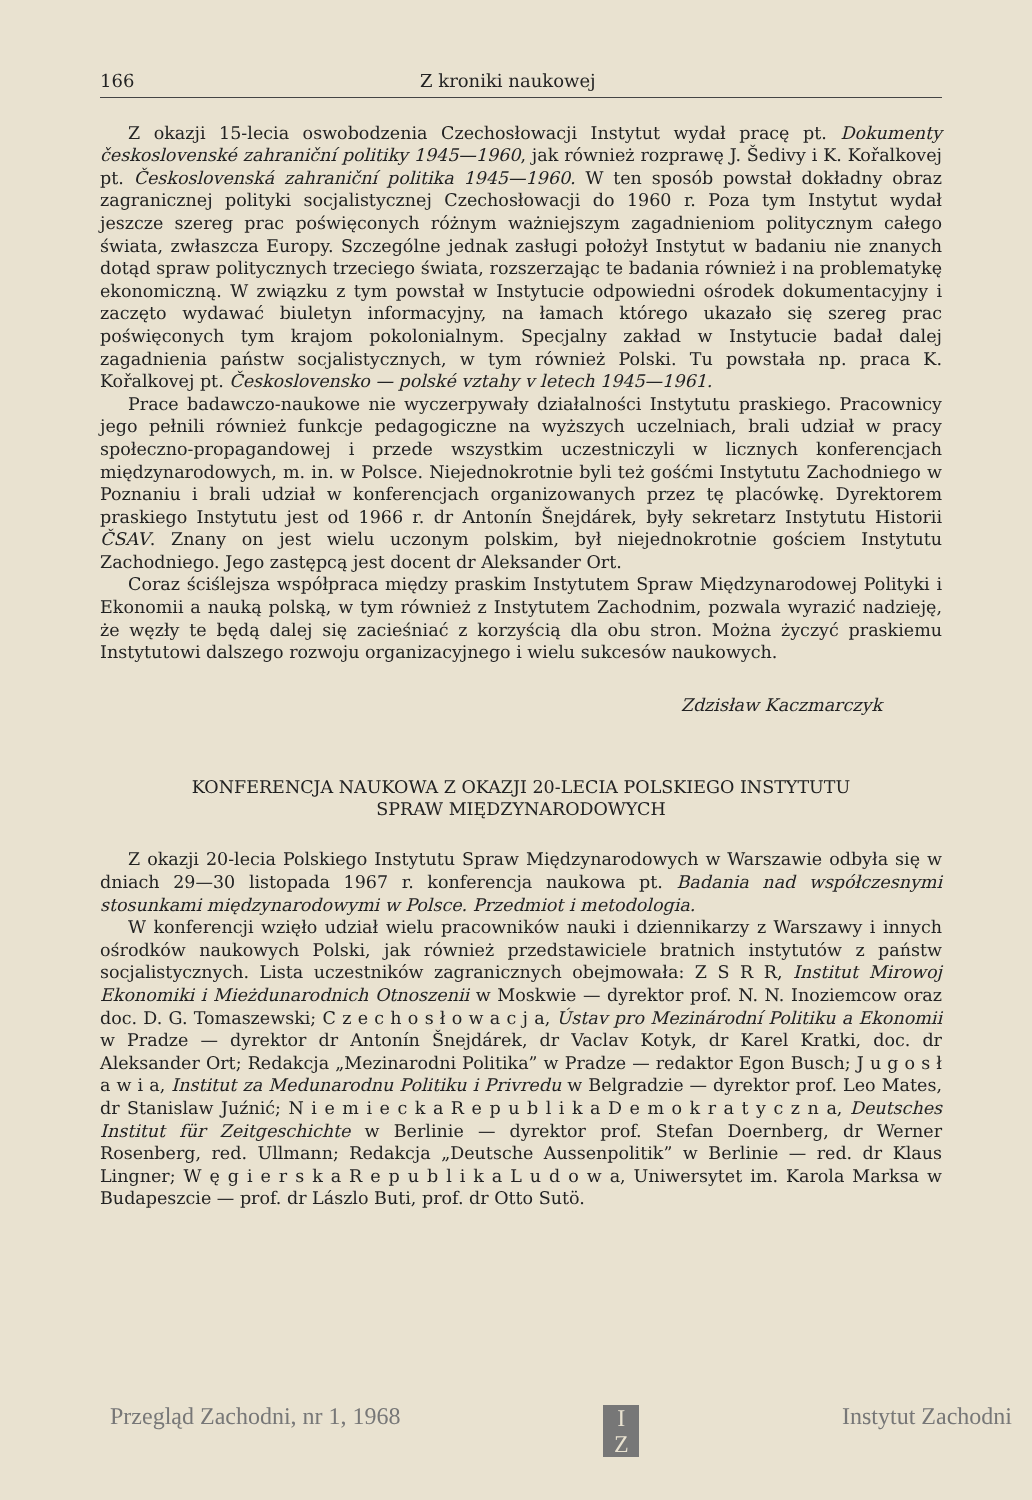166 Z kroniki naukowej
Z okazji 15-lecia oswobodzenia Czechosłowacji Instytut wydał pracę pt. Dokumenty československé zahraniční politiky 1945—1960, jak również rozprawę J. Šedivy i K. Kořalkovej pt. Československá zahraniční politika 1945—1960. W ten sposób powstał dokładny obraz zagranicznej polityki socjalistycznej Czechosłowacji do 1960 r. Poza tym Instytut wydał jeszcze szereg prac poświęconych różnym ważniejszym zagadnieniom politycznym całego świata, zwłaszcza Europy. Szczególne jednak zasługi położył Instytut w badaniu nie znanych dotąd spraw politycznych trzeciego świata, rozszerzając te badania również i na problematykę ekonomiczną. W związku z tym powstał w Instytucie odpowiedni ośrodek dokumentacyjny i zaczęto wydawać biuletyn informacyjny, na łamach którego ukazało się szereg prac poświęconych tym krajom pokolonialnym. Specjalny zakład w Instytucie badał dalej zagadnienia państw socjalistycznych, w tym również Polski. Tu powstała np. praca K. Kořalkovej pt. Československo — polské vztahy v letech 1945—1961.
Prace badawczo-naukowe nie wyczerpywały działalności Instytutu praskiego. Pracownicy jego pełnili również funkcje pedagogiczne na wyższych uczelniach, brali udział w pracy społeczno-propagandowej i przede wszystkim uczestniczyli w licznych konferencjach międzynarodowych, m. in. w Polsce. Niejednokrotnie byli też gośćmi Instytutu Zachodniego w Poznaniu i brali udział w konferencjach organizowanych przez tę placówkę. Dyrektorem praskiego Instytutu jest od 1966 r. dr Antonín Šnejdárek, były sekretarz Instytutu Historii ČSAV. Znany on jest wielu uczonym polskim, był niejednokrotnie gościem Instytutu Zachodniego. Jego zastępcą jest docent dr Aleksander Ort.
Coraz ściślejsza współpraca między praskim Instytutem Spraw Międzynarodowej Polityki i Ekonomii a nauką polską, w tym również z Instytutem Zachodnim, pozwala wyrazić nadzieję, że węzły te będą dalej się zacieśniać z korzyścią dla obu stron. Można życzyć praskiemu Instytutowi dalszego rozwoju organizacyjnego i wielu sukcesów naukowych.
Zdzisław Kaczmarczyk
KONFERENCJA NAUKOWA Z OKAZJI 20-LECIA POLSKIEGO INSTYTUTU
SPRAW MIĘDZYNARODOWYCH
Z okazji 20-lecia Polskiego Instytutu Spraw Międzynarodowych w Warszawie odbyła się w dniach 29—30 listopada 1967 r. konferencja naukowa pt. Badania nad współczesnymi stosunkami międzynarodowymi w Polsce. Przedmiot i metodologia.
W konferencji wzięło udział wielu pracowników nauki i dziennikarzy z Warszawy i innych ośrodków naukowych Polski, jak również przedstawiciele bratnich instytutów z państw socjalistycznych. Lista uczestników zagranicznych obejmowała: Z S R R, Institut Mirowoj Ekonomiki i Mieżdunarodnich Otnoszenii w Moskwie — dyrektor prof. N. N. Inoziemcow oraz doc. D. G. Tomaszewski; C z e c h o s ł o w a c j a, Ústav pro Mezinárodní Politiku a Ekonomii w Pradze — dyrektor dr Antonín Šnejdárek, dr Vaclav Kotyk, dr Karel Kratki, doc. dr Aleksander Ort; Redakcja „Mezinarodni Politika” w Pradze — redaktor Egon Busch; J u g o s ł a w i a, Institut za Medunarodnu Politiku i Privredu w Belgradzie — dyrektor prof. Leo Mates, dr Stanislaw Juźnić; N i e m i e c k a R e p u b l i k a D e m o k r a t y c z n a, Deutsches Institut für Zeitgeschichte w Berlinie — dyrektor prof. Stefan Doernberg, dr Werner Rosenberg, red. Ullmann; Redakcja „Deutsche Aussenpolitik” w Berlinie — red. dr Klaus Lingner; W ę g i e r s k a R e p u b l i k a L u d o w a, Uniwersytet im. Karola Marksa w Budapeszcie — prof. dr Lászlo Buti, prof. dr Otto Sutö.
Przegląd Zachodni, nr 1, 1968 I
Z Instytut Zachodni